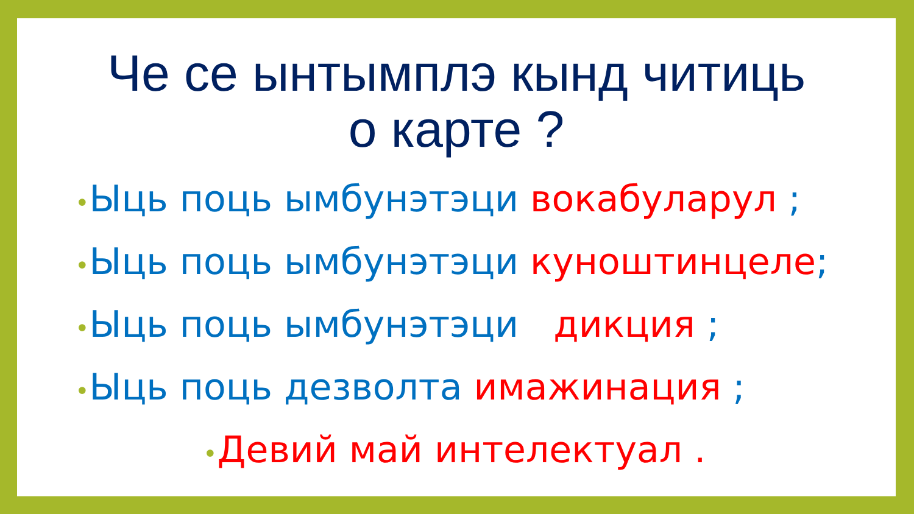Че се ынтымплэ кынд читиць
о карте ?
•Ыць поць ымбунэтэци вокабуларул ;
•Ыць поць ымбунэтэци куноштинцеле;
•Ыць поць ымбунэтэци дикция ;
•Ыць поць дезволта имажинация ;
•Девий май интелектуал .